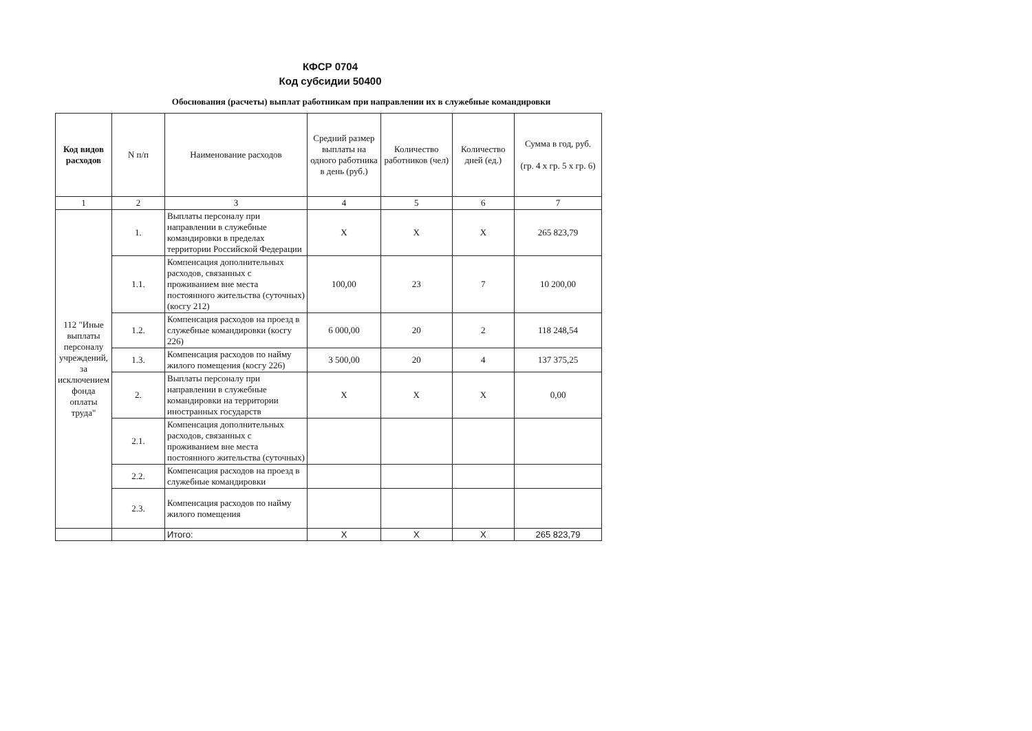КФСР 0704
Код субсидии 50400
Обоснования (расчеты) выплат работникам при направлении их в служебные командировки
| Код видов расходов | N п/п | Наименование расходов | Средний размер выплаты на одного работника в день (руб.) | Количество работников (чел) | Количество дней (ед.) | Сумма в год, руб. (гр. 4 x гр. 5 x гр. 6) |
| --- | --- | --- | --- | --- | --- | --- |
| 1 | 2 | 3 | 4 | 5 | 6 | 7 |
| 112 "Иные выплаты персоналу учреждений, за исключением фонда оплаты труда" | 1. | Выплаты персоналу при направлении в служебные командировки в пределах территории Российской Федерации | X | X | X | 265 823,79 |
| | 1.1. | Компенсация дополнительных расходов, связанных с проживанием вне места постоянного жительства (суточных) (косгу 212) | 100,00 | 23 | 7 | 10 200,00 |
| | 1.2. | Компенсация расходов на проезд в служебные командировки (косгу 226) | 6 000,00 | 20 | 2 | 118 248,54 |
| | 1.3. | Компенсация расходов по найму жилого помещения (косгу 226) | 3 500,00 | 20 | 4 | 137 375,25 |
| | 2. | Выплаты персоналу при направлении в служебные командировки на территории иностранных государств | X | X | X | 0,00 |
| | 2.1. | Компенсация дополнительных расходов, связанных с проживанием вне места постоянного жительства (суточных) | | | | |
| | 2.2. | Компенсация расходов на проезд в служебные командировки | | | | |
| | 2.3. | Компенсация расходов по найму жилого помещения | | | | |
| | | Итого: | X | X | X | 265 823,79 |